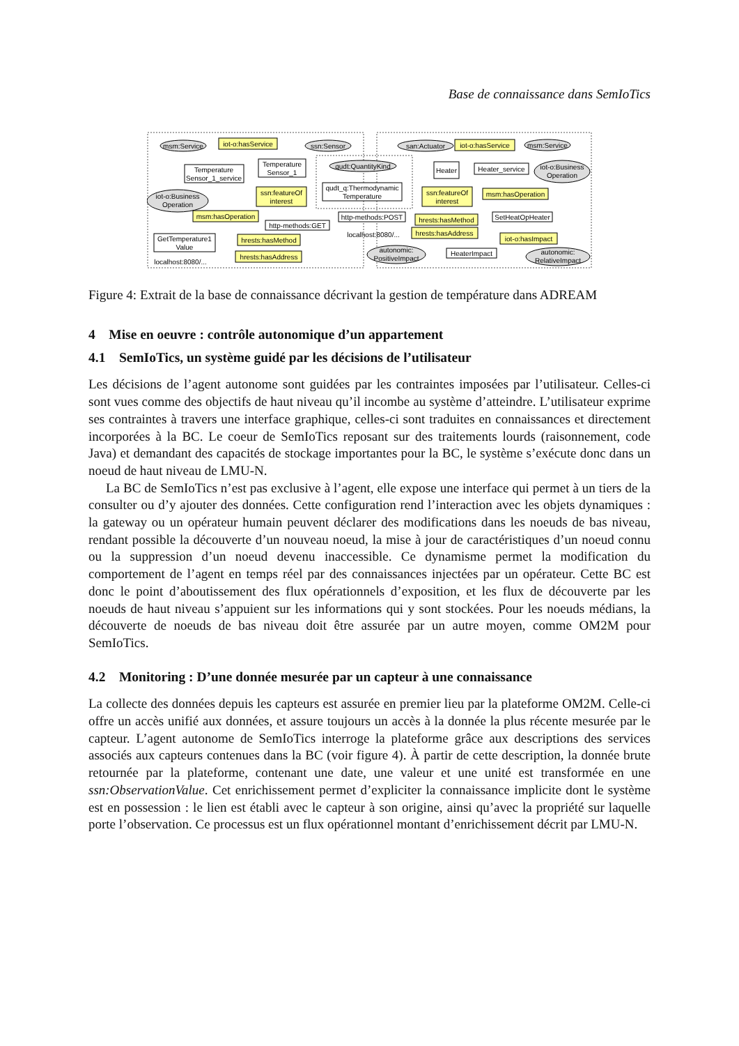Base de connaissance dans SemIoTics
msm:Service
iot-o:hasService
ssn:Sensor
Temperature
Sensor_1_service
Temperature
Sensor_1
qudt:QuantityKind
qudt_q:Thermodynamic
Temperature
iot-o:Business
Operation
ssn:featureOf
interest
msm:hasOperation
http-methods:GET
GetTemperature1
Value
hrests:hasMethod
hrests:hasAddress
localhost:8080/...
san:Actuator
iot-o:hasService
msm:Service
Heater
Heater_service
iot-o:Business
Operation
ssn:featureOf
interest
msm:hasOperation
http-methods:POST
hrests:hasMethod
SetHeatOpHeater
localhost:8080/...
hrests:hasAddress
iot-o:hasImpact
autonomic:
PositiveImpact
HeaterImpact
autonomic:
RelativeImpact
Figure 4: Extrait de la base de connaissance décrivant la gestion de température dans ADREAM
4 Mise en oeuvre : contrôle autonomique d’un appartement
4.1 SemIoTics, un système guidé par les décisions de l’utilisateur
Les décisions de l’agent autonome sont guidées par les contraintes imposées par l’utilisateur. Celles-ci sont vues comme des objectifs de haut niveau qu’il incombe au système d’atteindre. L’utilisateur exprime ses contraintes à travers une interface graphique, celles-ci sont traduites en connaissances et directement incorporées à la BC. Le coeur de SemIoTics reposant sur des traitements lourds (raisonnement, code Java) et demandant des capacités de stockage importantes pour la BC, le système s’exécute donc dans un noeud de haut niveau de LMU-N.
La BC de SemIoTics n’est pas exclusive à l’agent, elle expose une interface qui permet à un tiers de la consulter ou d’y ajouter des données. Cette configuration rend l’interaction avec les objets dynamiques : la gateway ou un opérateur humain peuvent déclarer des modifications dans les noeuds de bas niveau, rendant possible la découverte d’un nouveau noeud, la mise à jour de caractéristiques d’un noeud connu ou la suppression d’un noeud devenu inaccessible. Ce dynamisme permet la modification du comportement de l’agent en temps réel par des connaissances injectées par un opérateur. Cette BC est donc le point d’aboutissement des flux opérationnels d’exposition, et les flux de découverte par les noeuds de haut niveau s’appuient sur les informations qui y sont stockées. Pour les noeuds médians, la découverte de noeuds de bas niveau doit être assurée par un autre moyen, comme OM2M pour SemIoTics.
4.2 Monitoring : D’une donnée mesurée par un capteur à une connaissance
La collecte des données depuis les capteurs est assurée en premier lieu par la plateforme OM2M. Celle-ci offre un accès unifié aux données, et assure toujours un accès à la donnée la plus récente mesurée par le capteur. L’agent autonome de SemIoTics interroge la plateforme grâce aux descriptions des services associés aux capteurs contenues dans la BC (voir figure 4). À partir de cette description, la donnée brute retournée par la plateforme, contenant une date, une valeur et une unité est transformée en une ssn:ObservationValue. Cet enrichissement permet d’expliciter la connaissance implicite dont le système est en possession : le lien est établi avec le capteur à son origine, ainsi qu’avec la propriété sur laquelle porte l’observation. Ce processus est un flux opérationnel montant d’enrichissement décrit par LMU-N.